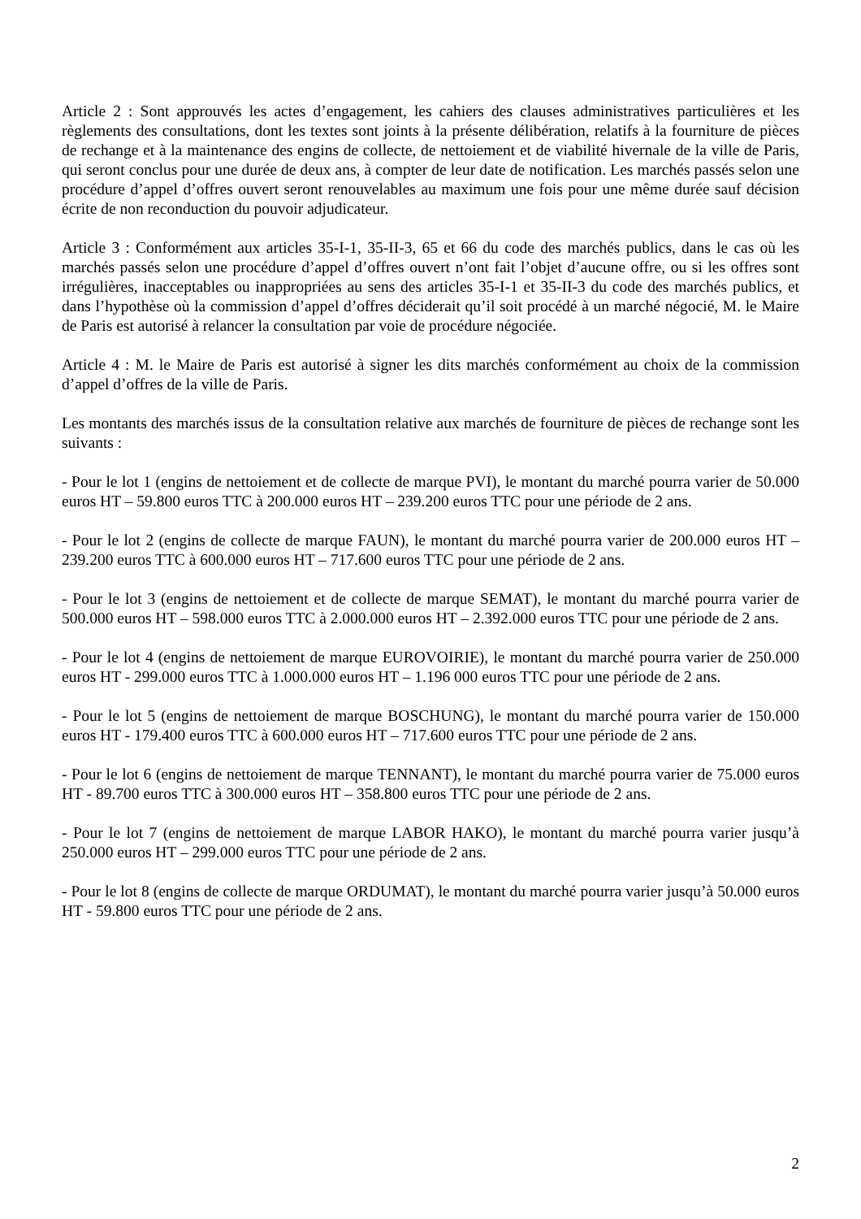Article 2 : Sont approuvés les actes d’engagement, les cahiers des clauses administratives particulières et les règlements des consultations, dont les textes sont joints à la présente délibération, relatifs à la fourniture de pièces de rechange et à la maintenance des engins de collecte, de nettoiement et de viabilité hivernale de la ville de Paris, qui seront conclus pour une durée de deux ans, à compter de leur date de notification. Les marchés passés selon une procédure d’appel d’offres ouvert seront renouvelables au maximum une fois pour une même durée sauf décision écrite de non reconduction du pouvoir adjudicateur.
Article 3 : Conformément aux articles 35-I-1, 35-II-3, 65 et 66 du code des marchés publics, dans le cas où les marchés passés selon une procédure d’appel d’offres ouvert n’ont fait l’objet d’aucune offre, ou si les offres sont irrégulières, inacceptables ou inappropriées au sens des articles 35-I-1 et 35-II-3 du code des marchés publics, et dans l’hypothèse où la commission d’appel d’offres déciderait qu’il soit procédé à un marché négocié, M. le Maire de Paris est autorisé à relancer la consultation par voie de procédure négociée.
Article 4 : M. le Maire de Paris est autorisé à signer les dits marchés conformément au choix de la commission d’appel d’offres de la ville de Paris.
Les montants des marchés issus de la consultation relative aux marchés de fourniture de pièces de rechange sont les suivants :
- Pour le lot 1 (engins de nettoiement et de collecte de marque PVI), le montant du marché pourra varier de 50.000 euros HT – 59.800 euros TTC à 200.000 euros HT – 239.200 euros TTC pour une période de 2 ans.
- Pour le lot 2 (engins de collecte de marque FAUN), le montant du marché pourra varier de 200.000 euros HT – 239.200 euros TTC à 600.000 euros HT – 717.600 euros TTC pour une période de 2 ans.
- Pour le lot 3 (engins de nettoiement et de collecte de marque SEMAT), le montant du marché pourra varier de 500.000 euros HT – 598.000 euros TTC à 2.000.000 euros HT – 2.392.000 euros TTC pour une période de 2 ans.
- Pour le lot 4 (engins de nettoiement de marque EUROVOIRIE), le montant du marché pourra varier de 250.000 euros HT - 299.000 euros TTC à 1.000.000 euros HT – 1.196 000 euros TTC pour une période de 2 ans.
- Pour le lot 5 (engins de nettoiement de marque BOSCHUNG), le montant du marché pourra varier de 150.000 euros HT - 179.400 euros TTC à 600.000 euros HT – 717.600 euros TTC pour une période de 2 ans.
- Pour le lot 6 (engins de nettoiement de marque TENNANT), le montant du marché pourra varier de 75.000 euros HT - 89.700 euros TTC à 300.000 euros HT – 358.800 euros TTC pour une période de 2 ans.
- Pour le lot 7 (engins de nettoiement de marque LABOR HAKO), le montant du marché pourra varier jusqu’à 250.000 euros HT – 299.000 euros TTC pour une période de 2 ans.
- Pour le lot 8 (engins de collecte de marque ORDUMAT), le montant du marché pourra varier jusqu’à 50.000 euros HT - 59.800 euros TTC pour une période de 2 ans.
2